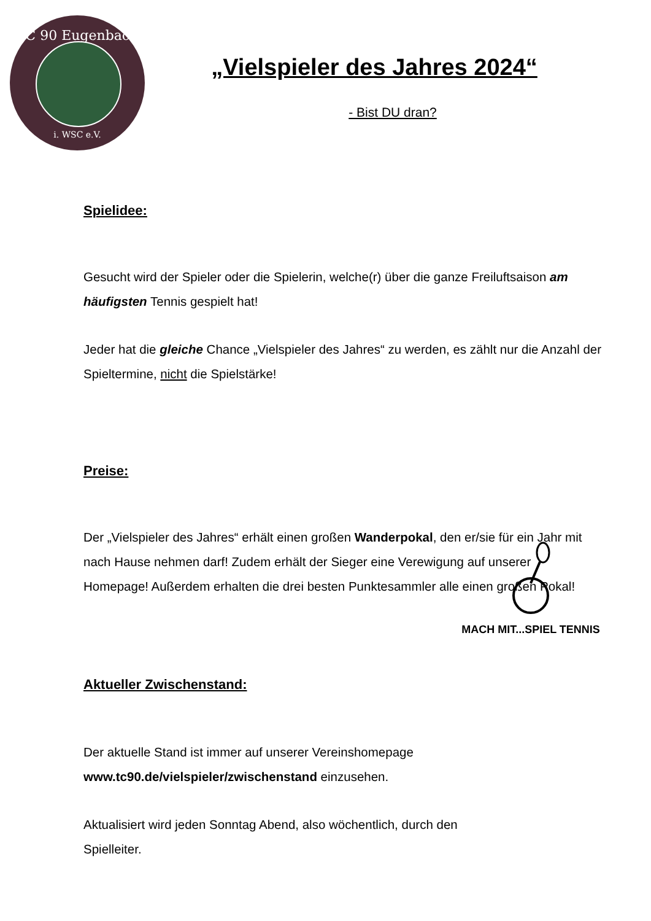TC 90 Eugenbach
i. WSC e.V.
„Vielspieler des Jahres 2024“
- Bist DU dran?
Spielidee:
Gesucht wird der Spieler oder die Spielerin, welche(r) über die ganze Freiluftsaison am häufigsten Tennis gespielt hat!
Jeder hat die gleiche Chance „Vielspieler des Jahres“ zu werden, es zählt nur die Anzahl der Spieltermine, nicht die Spielstärke!
Preise:
Der „Vielspieler des Jahres“ erhält einen großen Wanderpokal, den er/sie für ein Jahr mit nach Hause nehmen darf! Zudem erhält der Sieger eine Verewigung auf unserer Homepage! Außerdem erhalten die drei besten Punktesammler alle einen großen Pokal!
Aktueller Zwischenstand:
Der aktuelle Stand ist immer auf unserer Vereinshomepage
www.tc90.de/vielspieler/zwischenstand einzusehen.
Aktualisiert wird jeden Sonntag Abend, also wöchentlich, durch den
Spielleiter.
MACH MIT...SPIEL TENNIS